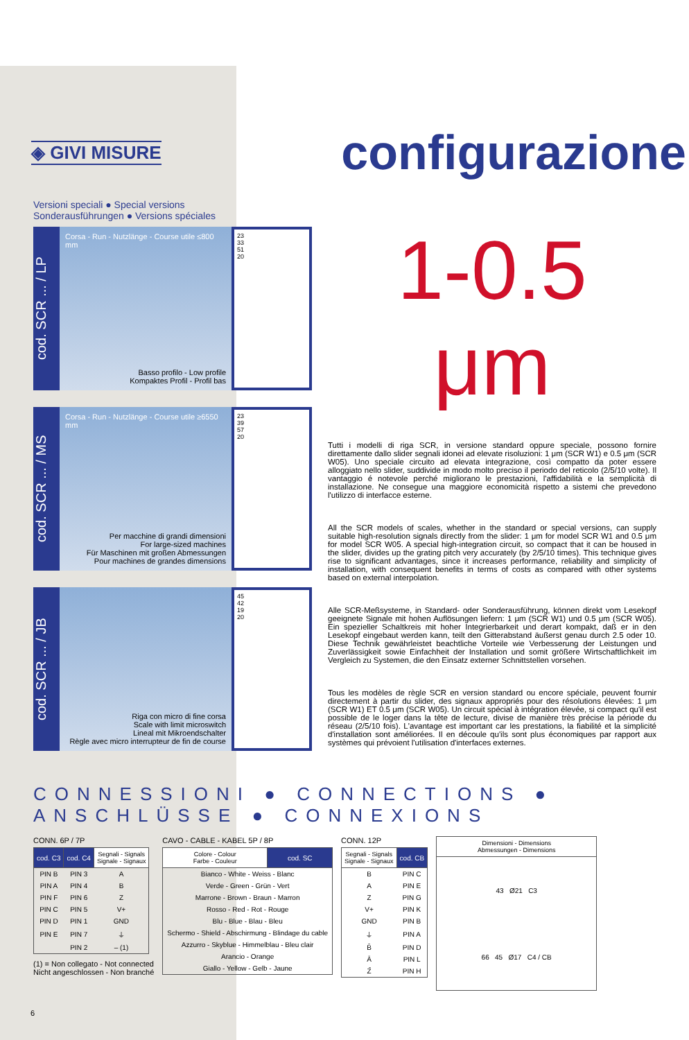◈ GIVI MISURE
configurazione
Versioni speciali ● Special versions
Sonderausführungen ● Versions spéciales
cod. SCR ... / LP
Corsa - Run - Nutzlänge - Course utile ≤800 mm
Basso profilo - Low profile
Kompaktes Profil - Profil bas
23
33
51
20
cod. SCR ... / MS
Corsa - Run - Nutzlänge - Course utile ≥6550 mm
Per macchine di grandi dimensioni
For large-sized machines
Für Maschinen mit großen Abmessungen
Pour machines de grandes dimensions
23
39
57
20
cod. SCR ... / JB
Riga con micro di fine corsa
Scale with limit microswitch
Lineal mit Mikroendschalter
Règle avec micro interrupteur de fin de course
45
42
19
20
1-0.5 μm
Tutti i modelli di riga SCR, in versione standard oppure speciale, possono fornire direttamente dallo slider segnali idonei ad elevate risoluzioni: 1 μm (SCR W1) e 0.5 μm (SCR W05). Uno speciale circuito ad elevata integrazione, così compatto da poter essere alloggiato nello slider, suddivide in modo molto preciso il periodo del reticolo (2/5/10 volte). Il vantaggio é notevole perché migliorano le prestazioni, l'affidabilità e la semplicità di installazione. Ne consegue una maggiore economicità rispetto a sistemi che prevedono l'utilizzo di interfacce esterne.
All the SCR models of scales, whether in the standard or special versions, can supply suitable high-resolution signals directly from the slider: 1 μm for model SCR W1 and 0.5 μm for model SCR W05. A special high-integration circuit, so compact that it can be housed in the slider, divides up the grating pitch very accurately (by 2/5/10 times). This technique gives rise to significant advantages, since it increases performance, reliability and simplicity of installation, with consequent benefits in terms of costs as compared with other systems based on external interpolation.
Alle SCR-Meßsysteme, in Standard- oder Sonderausführung, können direkt vom Lesekopf geeignete Signale mit hohen Auflösungen liefern: 1 μm (SCR W1) und 0.5 μm (SCR W05). Ein spezieller Schaltkreis mit hoher Integrierbarkeit und derart kompakt, daß er in den Lesekopf eingebaut werden kann, teilt den Gitterabstand äußerst genau durch 2.5 oder 10. Diese Technik gewährleistet beachtliche Vorteile wie Verbesserung der Leistungen und Zuverlässigkeit sowie Einfachheit der Installation und somit größere Wirtschaftlichkeit im Vergleich zu Systemen, die den Einsatz externer Schnittstellen vorsehen.
Tous les modèles de règle SCR en version standard ou encore spéciale, peuvent fournir directement à partir du slider, des signaux appropriés pour des résolutions élevées: 1 μm (SCR W1) ET 0.5 μm (SCR W05). Un circuit spécial à intégration élevée, si compact qu'il est possible de le loger dans la tête de lecture, divise de manière très précise la période du réseau (2/5/10 fois). L'avantage est important car les prestations, la fiabilité et la simplicité d'installation sont améliorées. Il en découle qu'ils sont plus économiques par rapport aux systèmes qui prévoient l'utilisation d'interfaces externes.
CONNESSIONI ● CONNECTIONS ● ANSCHLÜSSE ● CONNEXIONS
CONN. 6P / 7P
| cod. C3 | cod. C4 | Segnali - Signals Signale - Signaux |
| --- | --- | --- |
| PIN B | PIN 3 | A |
| PIN A | PIN 4 | B |
| PIN F | PIN 6 | Z |
| PIN C | PIN 5 | V+ |
| PIN D | PIN 1 | GND |
| PIN E | PIN 7 | ⏚ |
| | PIN 2 | – (1) |
(1) = Non collegato - Not connected
Nicht angeschlossen - Non branché
CAVO - CABLE - KABEL 5P / 8P
| Colore - Colour Farbe - Couleur | cod. SC |
| --- | --- |
| Bianco - White - Weiss - Blanc | |
| Verde - Green - Grün - Vert | |
| Marrone - Brown - Braun - Marron | |
| Rosso - Red - Rot - Rouge | |
| Blu - Blue - Blau - Bleu | |
| Schermo - Shield - Abschirmung - Blindage du cable | |
| Azzurro - Skyblue - Himmelblau - Bleu clair | |
| Arancio - Orange | |
| Giallo - Yellow - Gelb - Jaune | |
CONN. 12P
| Segnali - Signals Signale - Signaux | cod. CB |
| --- | --- |
| B | PIN C |
| A | PIN E |
| Z | PIN G |
| V+ | PIN K |
| GND | PIN B |
| ⏚ | PIN A |
| B̄ | PIN D |
| Ā | PIN L |
| Z̄ | PIN H |
| Dimensioni - Dimensions Abmessungen - Dimensions |
| --- |
| 43 Ø21 C3 |
| 66 45 Ø17 C4 / CB |
6